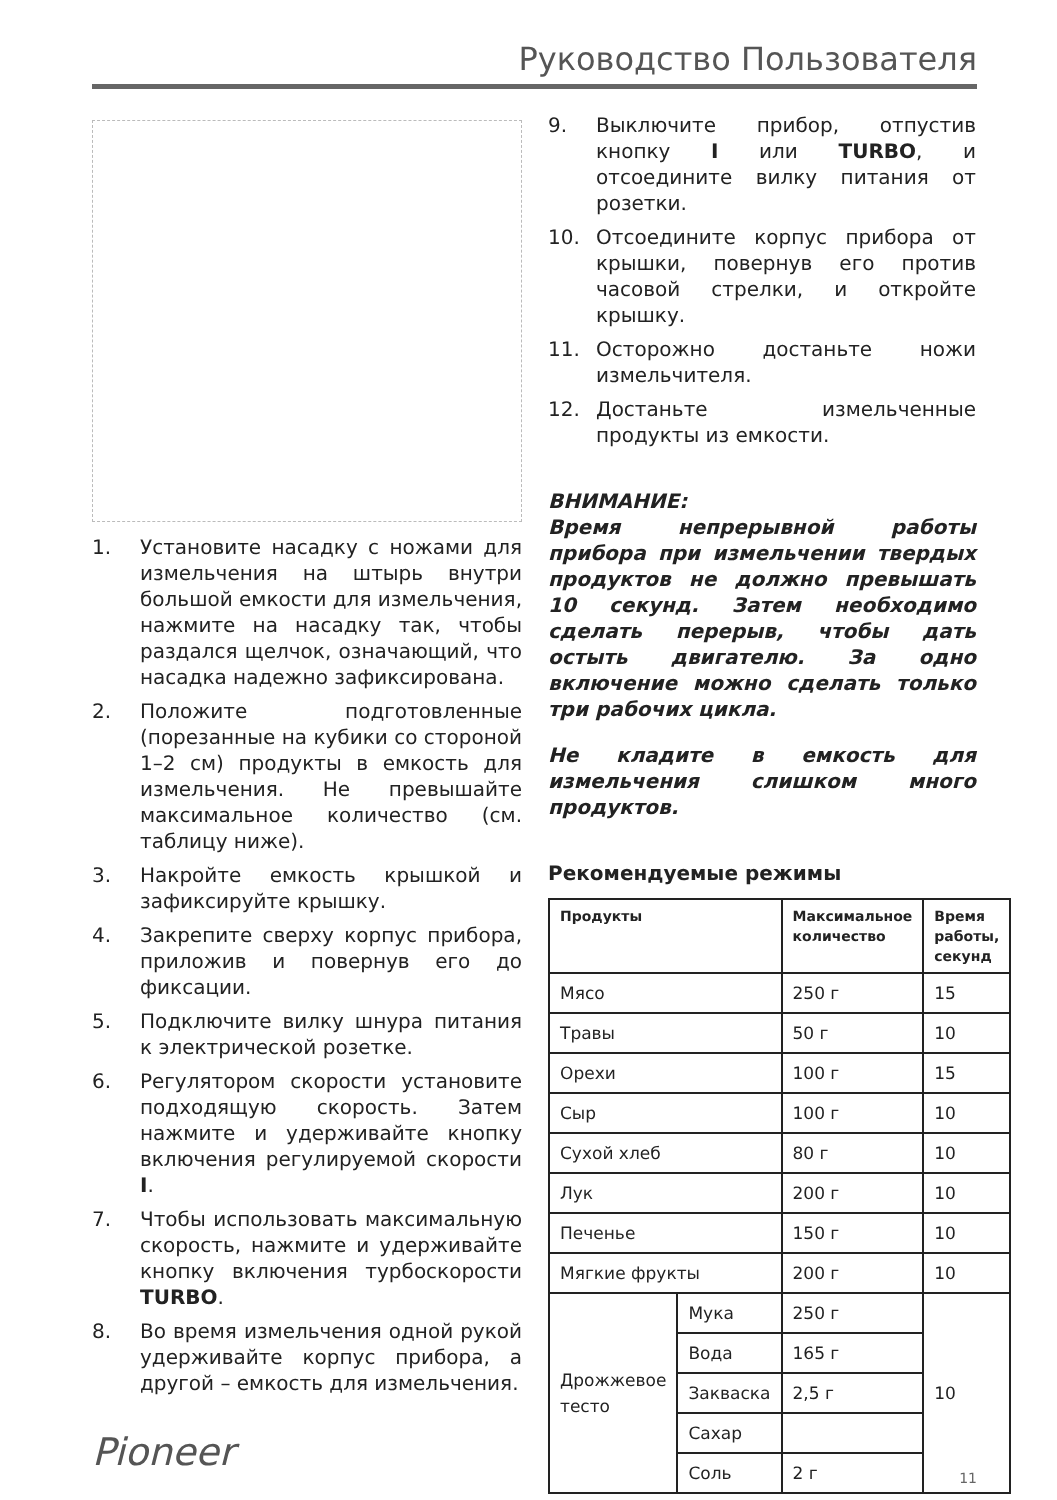Руководство Пользователя
1. Установите насадку с ножами для измельчения на штырь внутри большой емкости для измельчения, нажмите на насадку так, чтобы раздался щелчок, означающий, что насадка надежно зафиксирована.
2. Положите подготовленные (порезанные на кубики со стороной 1–2 см) продукты в емкость для измельчения. Не превышайте максимальное количество (см. таблицу ниже).
3. Накройте емкость крышкой и зафиксируйте крышку.
4. Закрепите сверху корпус прибора, приложив и повернув его до фиксации.
5. Подключите вилку шнура питания к электрической розетке.
6. Регулятором скорости установите подходящую скорость. Затем нажмите и удерживайте кнопку включения регулируемой скорости I.
7. Чтобы использовать максимальную скорость, нажмите и удерживайте кнопку включения турбоскорости TURBO.
8. Во время измельчения одной рукой удерживайте корпус прибора, а другой – емкость для измельчения.
9. Выключите прибор, отпустив кнопку I или TURBO, и отсоедините вилку питания от розетки.
10. Отсоедините корпус прибора от крышки, повернув его против часовой стрелки, и откройте крышку.
11. Осторожно достаньте ножи измельчителя.
12. Достаньте измельченные продукты из емкости.
ВНИМАНИЕ:
Время непрерывной работы прибора при измельчении твердых продуктов не должно превышать 10 секунд. Затем необходимо сделать перерыв, чтобы дать остыть двигателю. За одно включение можно сделать только три рабочих цикла.
Не кладите в емкость для измельчения слишком много продуктов.
Рекомендуемые режимы
| Продукты | | Максимальное количество | Время работы, секунд |
| --- | --- | --- | --- |
| Мясо | | 250 г | 15 |
| Травы | | 50 г | 10 |
| Орехи | | 100 г | 15 |
| Сыр | | 100 г | 10 |
| Сухой хлеб | | 80 г | 10 |
| Лук | | 200 г | 10 |
| Печенье | | 150 г | 10 |
| Мягкие фрукты | | 200 г | 10 |
| Дрожжевое тесто | Мука | 250 г | 10 |
| | Вода | 165 г | |
| | Закваска | 2,5 г | |
| | Сахар | | |
| | Соль | 2 г | |
Pioneer
11